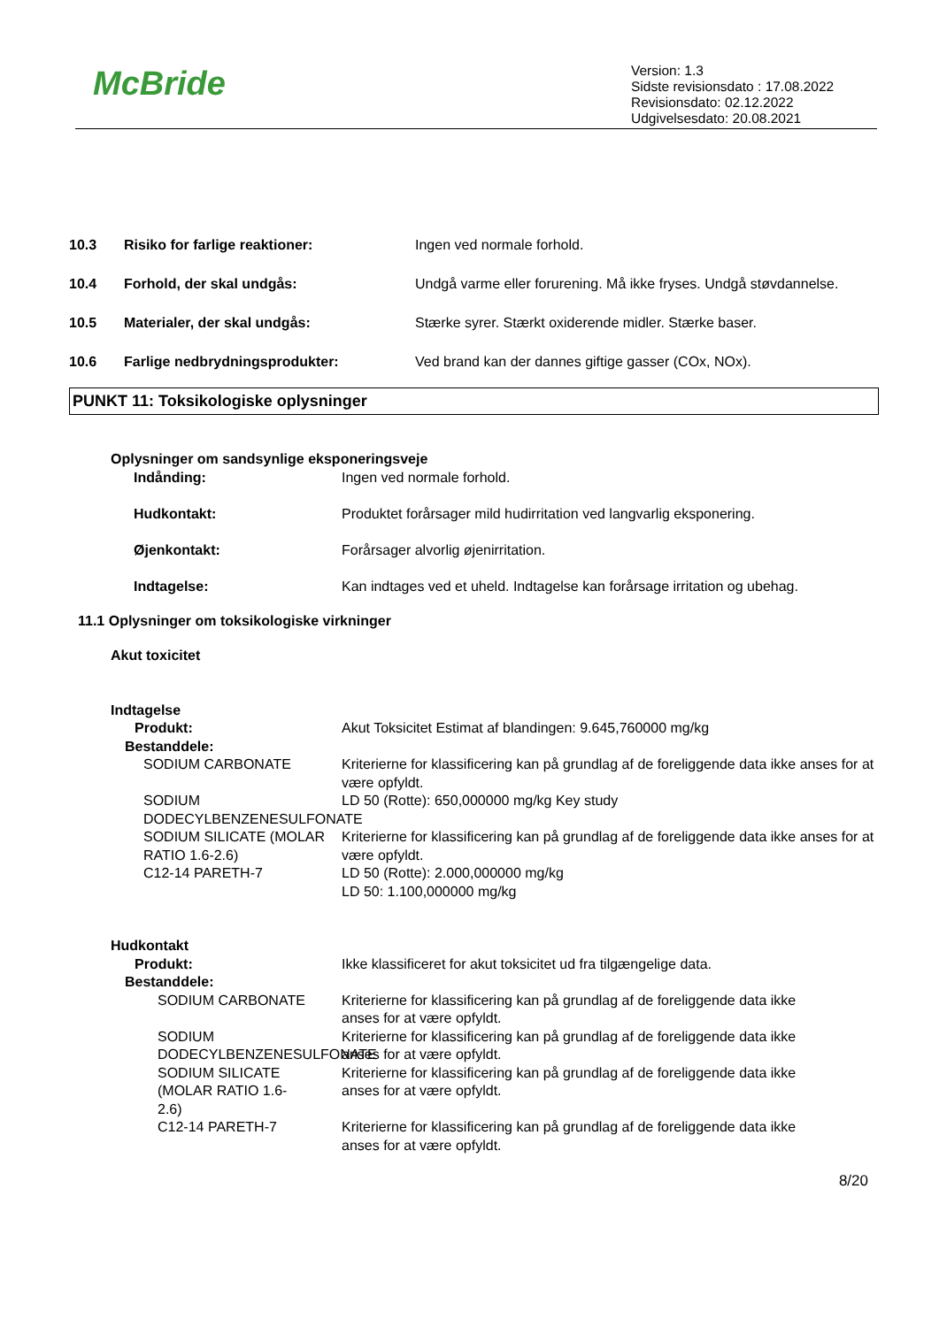McBride
Version: 1.3
Sidste revisionsdato : 17.08.2022
Revisionsdato: 02.12.2022
Udgivelsesdato: 20.08.2021
10.3 Risiko for farlige reaktioner: Ingen ved normale forhold.
10.4 Forhold, der skal undgås: Undgå varme eller forurening. Må ikke fryses. Undgå støvdannelse.
10.5 Materialer, der skal undgås: Stærke syrer. Stærkt oxiderende midler. Stærke baser.
10.6 Farlige nedbrydningsprodukter: Ved brand kan der dannes giftige gasser (COx, NOx).
PUNKT 11: Toksikologiske oplysninger
Oplysninger om sandsynlige eksponeringsveje
Indånding: Ingen ved normale forhold.
Hudkontakt: Produktet forårsager mild hudirritation ved langvarlig eksponering.
Øjenkontakt: Forårsager alvorlig øjenirritation.
Indtagelse: Kan indtages ved et uheld. Indtagelse kan forårsage irritation og ubehag.
11.1 Oplysninger om toksikologiske virkninger
Akut toxicitet
Indtagelse
Produkt: Akut Toksicitet Estimat af blandingen: 9.645,760000 mg/kg
Bestanddele:
SODIUM CARBONATE Kriterierne for klassificering kan på grundlag af de foreliggende data ikke anses for at være opfyldt.
SODIUM DODECYLBENZENESULFONATE
LD 50 (Rotte): 650,000000 mg/kg Key study
SODIUM SILICATE (MOLAR RATIO 1.6-2.6)
Kriterierne for klassificering kan på grundlag af de foreliggende data ikke anses for at være opfyldt.
C12-14 PARETH-7 LD 50 (Rotte): 2.000,000000 mg/kg
LD 50: 1.100,000000 mg/kg
Hudkontakt
Produkt: Ikke klassificeret for akut toksicitet ud fra tilgængelige data.
Bestanddele:
SODIUM CARBONATE Kriterierne for klassificering kan på grundlag af de foreliggende data ikke anses for at være opfyldt.
SODIUM DODECYLBENZENESULFONATE
Kriterierne for klassificering kan på grundlag af de foreliggende data ikke anses for at være opfyldt.
SODIUM SILICATE (MOLAR RATIO 1.6-2.6)
Kriterierne for klassificering kan på grundlag af de foreliggende data ikke anses for at være opfyldt.
C12-14 PARETH-7 Kriterierne for klassificering kan på grundlag af de foreliggende data ikke anses for at være opfyldt.
8/20